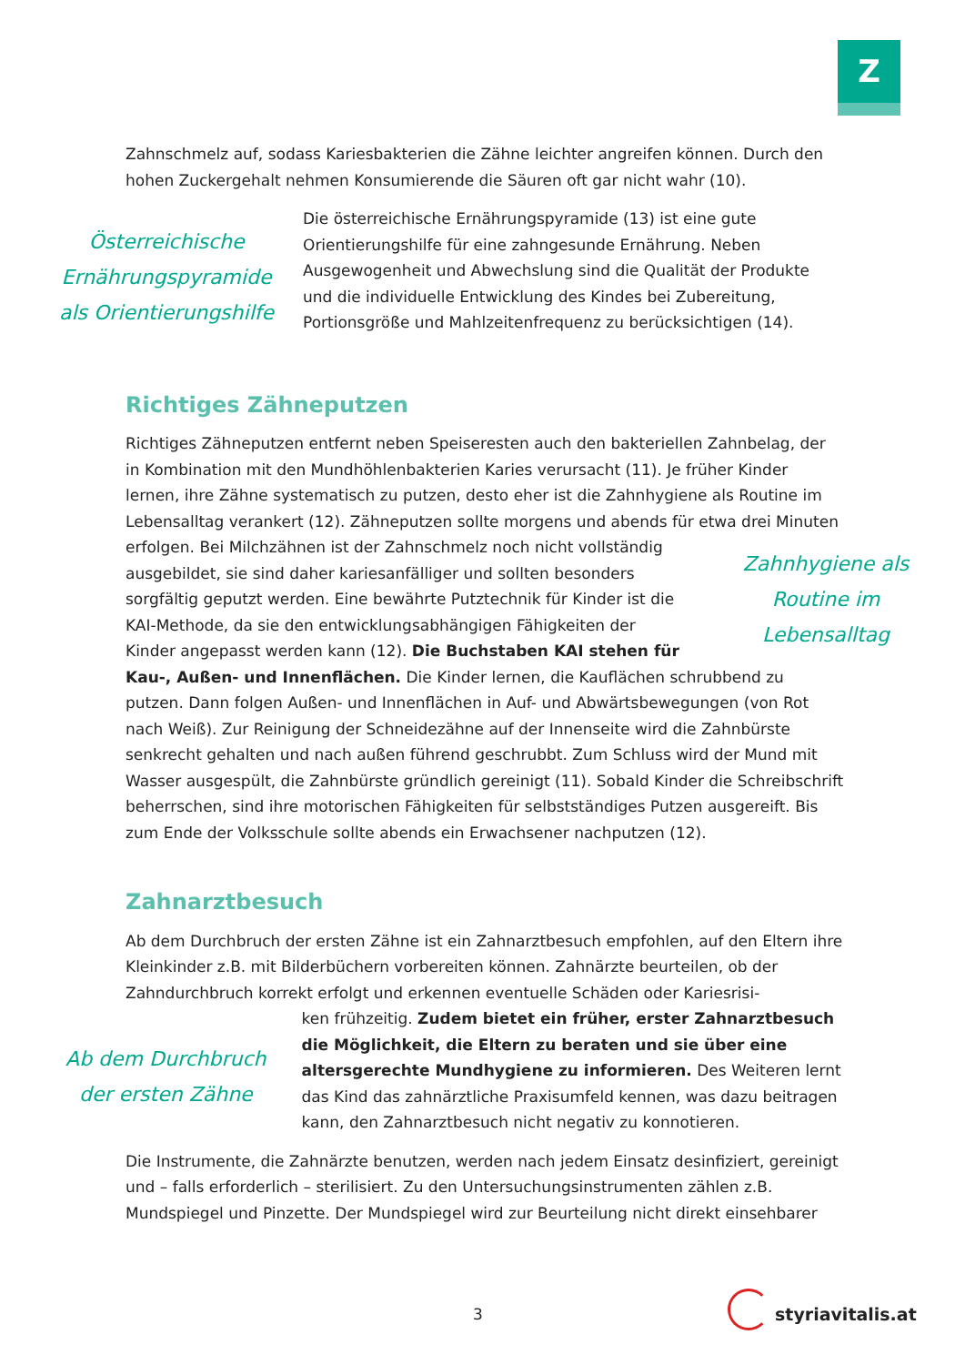Z
Zahnschmelz auf, sodass Kariesbakterien die Zähne leichter angreifen können. Durch den hohen Zuckergehalt nehmen Konsumierende die Säuren oft gar nicht wahr (10).
Österreichische Ernährungspyramide als Orientierungshilfe
Die österreichische Ernährungspyramide (13) ist eine gute Orientierungshilfe für eine zahngesunde Ernährung. Neben Ausgewogenheit und Abwechslung sind die Qualität der Produkte und die individuelle Entwicklung des Kindes bei Zubereitung, Portionsgröße und Mahlzeitenfrequenz zu berücksichtigen (14).
Richtiges Zähneputzen
Richtiges Zähneputzen entfernt neben Speiseresten auch den bakteriellen Zahnbelag, der in Kombination mit den Mundhöhlenbakterien Karies verursacht (11). Je früher Kinder lernen, ihre Zähne systematisch zu putzen, desto eher ist die Zahnhygiene als Routine im Lebensalltag verankert (12). Zähneputzen sollte morgens und abends für etwa drei Minuten
erfolgen. Bei Milchzähnen ist der Zahnschmelz noch nicht vollständig ausgebildet, sie sind daher kariesanfälliger und sollten besonders sorgfältig geputzt werden. Eine bewährte Putztechnik für Kinder ist die KAI-Methode, da sie den entwicklungsabhängigen Fähigkeiten der Kinder angepasst werden kann (12). Die Buchstaben KAI stehen für
Zahnhygiene als Routine im Lebensalltag
Kau-, Außen- und Innenflächen. Die Kinder lernen, die Kauflächen schrubbend zu putzen. Dann folgen Außen- und Innenflächen in Auf- und Abwärtsbewegungen (von Rot nach Weiß). Zur Reinigung der Schneidezähne auf der Innenseite wird die Zahnbürste senkrecht gehalten und nach außen führend geschrubbt. Zum Schluss wird der Mund mit Wasser ausgespült, die Zahnbürste gründlich gereinigt (11). Sobald Kinder die Schreibschrift beherrschen, sind ihre motorischen Fähigkeiten für selbstständiges Putzen ausgereift. Bis zum Ende der Volksschule sollte abends ein Erwachsener nachputzen (12).
Zahnarztbesuch
Ab dem Durchbruch der ersten Zähne ist ein Zahnarztbesuch empfohlen, auf den Eltern ihre Kleinkinder z.B. mit Bilderbüchern vorbereiten können. Zahnärzte beurteilen, ob der Zahndurchbruch korrekt erfolgt und erkennen eventuelle Schäden oder Kariesrisi-
Ab dem Durchbruch der ersten Zähne
ken frühzeitig. Zudem bietet ein früher, erster Zahnarztbesuch die Möglichkeit, die Eltern zu beraten und sie über eine altersgerechte Mundhygiene zu informieren. Des Weiteren lernt das Kind das zahnärztliche Praxisumfeld kennen, was dazu beitragen kann, den Zahnarztbesuch nicht negativ zu konnotieren.
Die Instrumente, die Zahnärzte benutzen, werden nach jedem Einsatz desinfiziert, gereinigt und – falls erforderlich – sterilisiert. Zu den Untersuchungsinstrumenten zählen z.B. Mundspiegel und Pinzette. Der Mundspiegel wird zur Beurteilung nicht direkt einsehbarer
3 styriavitalis.at